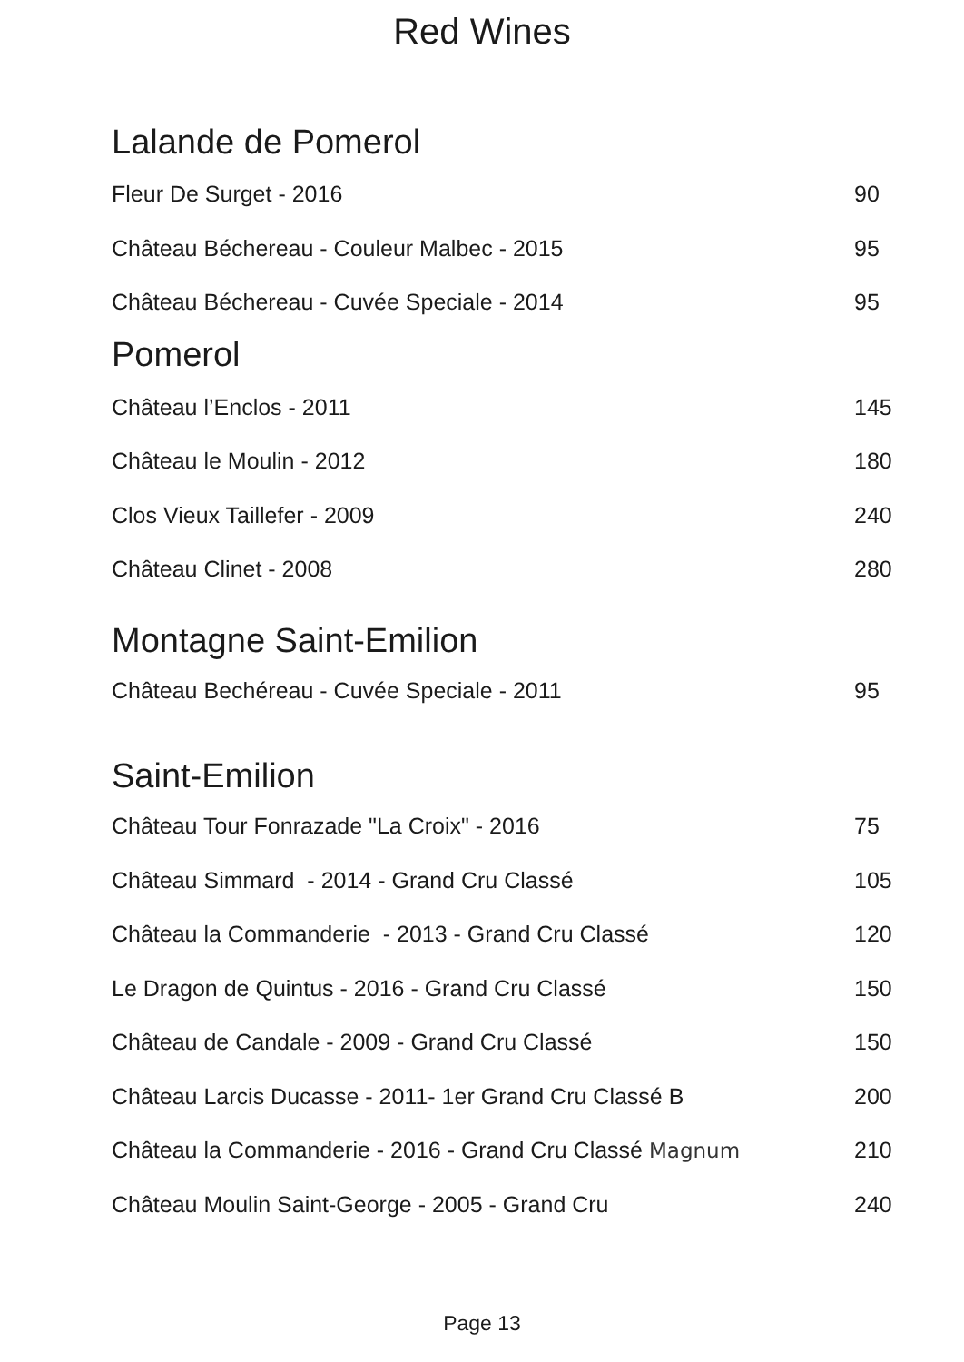Red Wines
| Lalande de Pomerol | |
| --- | --- |
| Fleur De Surget - 2016 | 90 |
| Château Béchereau - Couleur Malbec - 2015 | 95 |
| Château Béchereau - Cuvée Speciale - 2014 | 95 |
| Pomerol | |
| Château l’Enclos - 2011 | 145 |
| Château le Moulin - 2012 | 180 |
| Clos Vieux Taillefer - 2009 | 240 |
| Château Clinet - 2008 | 280 |
| Montagne Saint-Emilion | |
| Château Bechéreau - Cuvée Speciale - 2011 | 95 |
| Saint-Emilion | |
| Château Tour Fonrazade "La Croix" - 2016 | 75 |
| Château Simmard - 2014 - Grand Cru Classé | 105 |
| Château la Commanderie - 2013 - Grand Cru Classé | 120 |
| Le Dragon de Quintus - 2016 - Grand Cru Classé | 150 |
| Château de Candale - 2009 - Grand Cru Classé | 150 |
| Château Larcis Ducasse - 2011- 1er Grand Cru Classé B | 200 |
| Château la Commanderie - 2016 - Grand Cru Classé Magnum | 210 |
| Château Moulin Saint-George - 2005 - Grand Cru | 240 |
Page 13